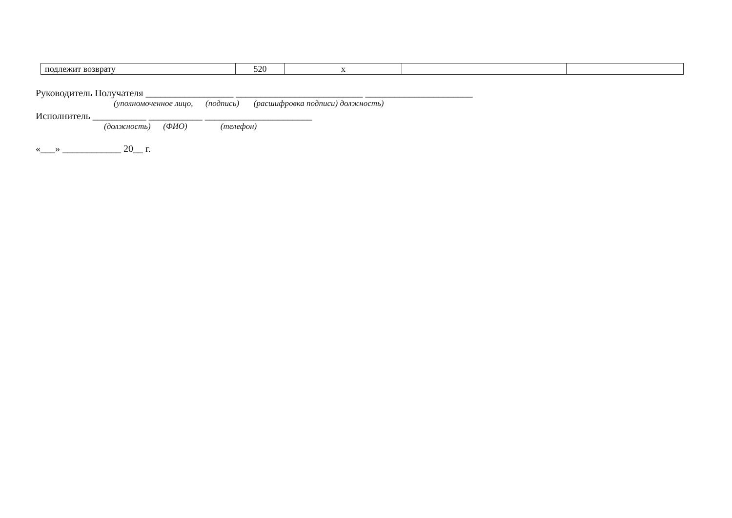| подлежит возврату | 520 | x | | |
Руководитель Получателя __________________ __________________________ ______________________
(уполномоченное лицо, (подпись) (расшифровка подписи) должность)
Исполнитель ___________ ___________ ______________________
(должность) (ФИО) (телефон)
«___» ____________ 20__ г.